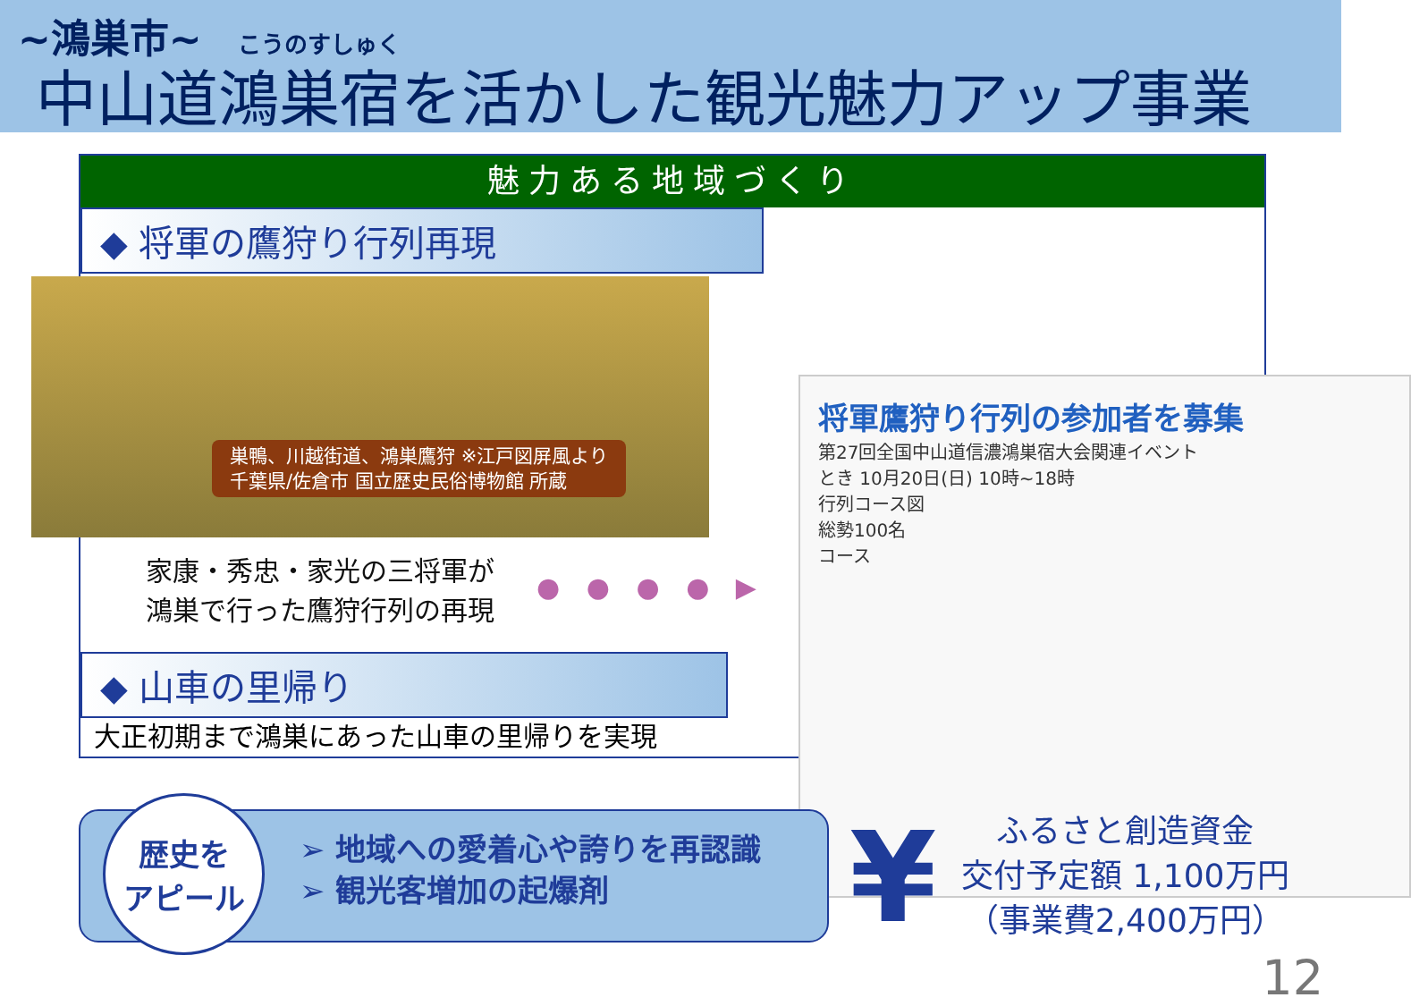~鴻巣市~ こうのすしゅく
中山道鴻巣宿を活かした観光魅力アップ事業
魅力ある地域づくり
◆ 将軍の鷹狩り行列再現
巣鴨、川越街道、鴻巣鷹狩 ※江戸図屏風より
千葉県/佐倉市 国立歴史民俗博物館 所蔵
家康・秀忠・家光の三将軍が
鴻巣で行った鷹狩行列の再現
● ● ● ● ▶
◆ 山車の里帰り
大正初期まで鴻巣にあった山車の里帰りを実現
将軍鷹狩り行列の参加者を募集
第27回全国中山道信濃鴻巣宿大会関連イベント
とき 10月20日(日) 10時~18時
行列コース図
総勢100名
コース
歴史を
アピール
➢ 地域への愛着心や誇りを再認識
➢ 観光客増加の起爆剤
¥
ふるさと創造資金
交付予定額 1,100万円
（事業費2,400万円）
12